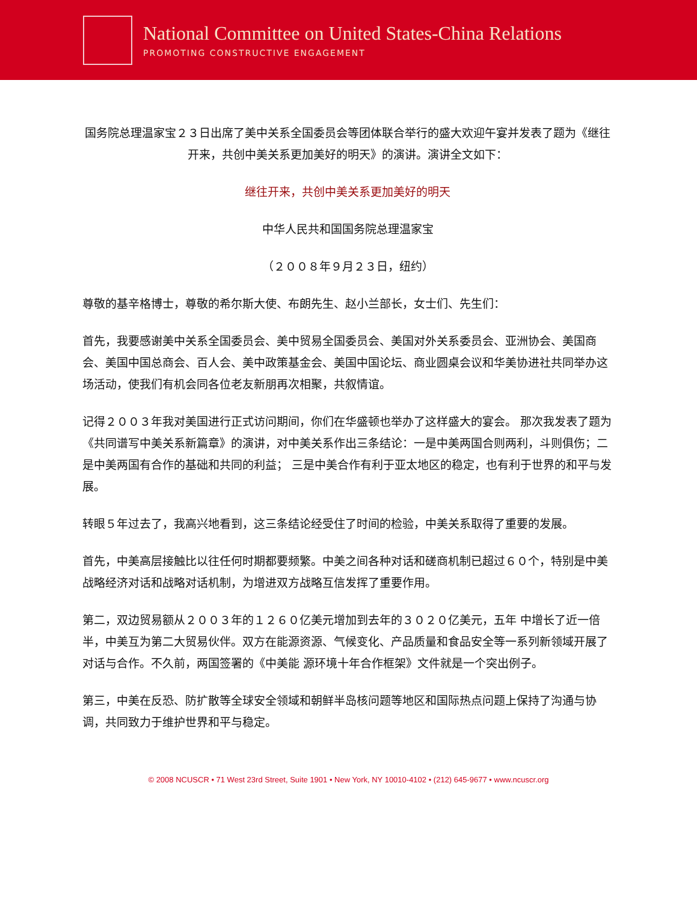National Committee on United States-China Relations
PROMOTING CONSTRUCTIVE ENGAGEMENT
国务院总理温家宝２３日出席了美中关系全国委员会等团体联合举行的盛大欢迎午宴并发表了题为《继往开来，共创中美关系更加美好的明天》的演讲。演讲全文如下：
继往开来，共创中美关系更加美好的明天
中华人民共和国国务院总理温家宝
（２００８年９月２３日，纽约）
尊敬的基辛格博士，尊敬的希尔斯大使、布朗先生、赵小兰部长，女士们、先生们：
首先，我要感谢美中关系全国委员会、美中贸易全国委员会、美国对外关系委员会、亚洲协会、美国商会、美国中国总商会、百人会、美中政策基金会、美国中国论坛、商业圆桌会议和华美协进社共同举办这场活动，使我们有机会同各位老友新朋再次相聚，共叙情谊。
记得２００３年我对美国进行正式访问期间，你们在华盛顿也举办了这样盛大的宴会。 那次我发表了题为《共同谱写中美关系新篇章》的演讲，对中美关系作出三条结论：一是中美两国合则两利，斗则俱伤；二是中美两国有合作的基础和共同的利益； 三是中美合作有利于亚太地区的稳定，也有利于世界的和平与发展。
转眼５年过去了，我高兴地看到，这三条结论经受住了时间的检验，中美关系取得了重要的发展。
首先，中美高层接触比以往任何时期都要频繁。中美之间各种对话和磋商机制已超过６０个，特别是中美战略经济对话和战略对话机制，为增进双方战略互信发挥了重要作用。
第二，双边贸易额从２００３年的１２６０亿美元增加到去年的３０２０亿美元，五年 中增长了近一倍半，中美互为第二大贸易伙伴。双方在能源资源、气候变化、产品质量和食品安全等一系列新领域开展了对话与合作。不久前，两国签署的《中美能 源环境十年合作框架》文件就是一个突出例子。
第三，中美在反恐、防扩散等全球安全领域和朝鲜半岛核问题等地区和国际热点问题上保持了沟通与协调，共同致力于维护世界和平与稳定。
© 2008 NCUSCR • 71 West 23rd Street, Suite 1901 • New York, NY 10010-4102 • (212) 645-9677 • www.ncuscr.org